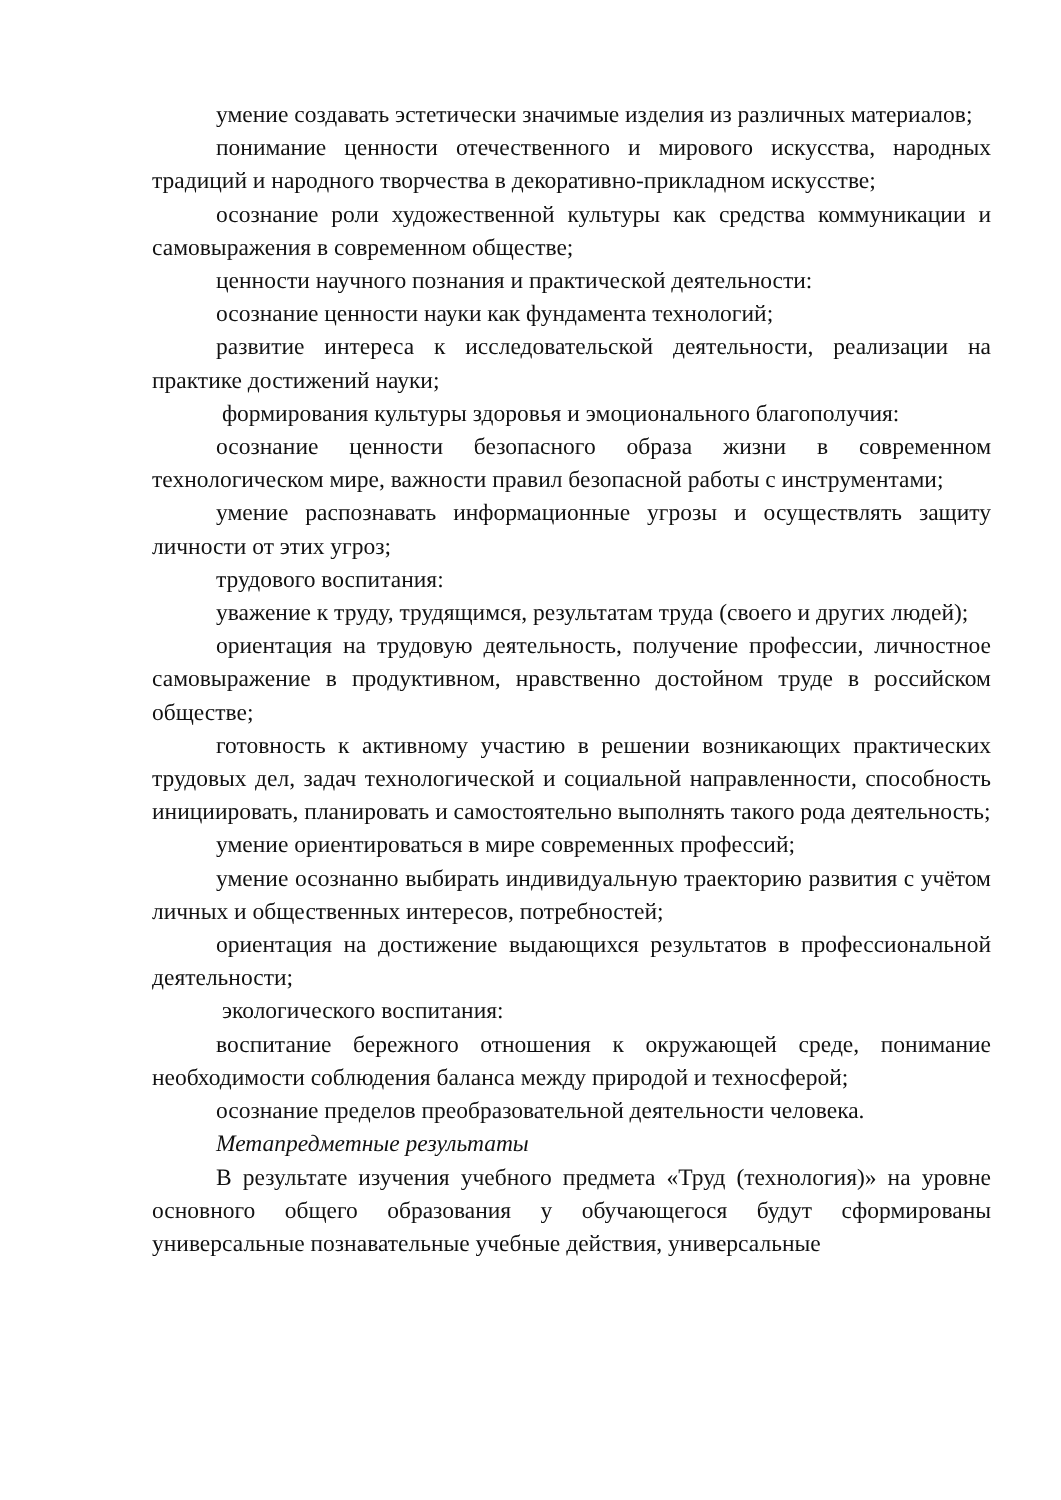умение создавать эстетически значимые изделия из различных материалов;
понимание ценности отечественного и мирового искусства, народных традиций и народного творчества в декоративно-прикладном искусстве;
осознание роли художественной культуры как средства коммуникации и самовыражения в современном обществе;
ценности научного познания и практической деятельности:
осознание ценности науки как фундамента технологий;
развитие интереса к исследовательской деятельности, реализации на практике достижений науки;
формирования культуры здоровья и эмоционального благополучия:
осознание ценности безопасного образа жизни в современном технологическом мире, важности правил безопасной работы с инструментами;
умение распознавать информационные угрозы и осуществлять защиту личности от этих угроз;
трудового воспитания:
уважение к труду, трудящимся, результатам труда (своего и других людей);
ориентация на трудовую деятельность, получение профессии, личностное самовыражение в продуктивном, нравственно достойном труде в российском обществе;
готовность к активному участию в решении возникающих практических трудовых дел, задач технологической и социальной направленности, способность инициировать, планировать и самостоятельно выполнять такого рода деятельность;
умение ориентироваться в мире современных профессий;
умение осознанно выбирать индивидуальную траекторию развития с учётом личных и общественных интересов, потребностей;
ориентация на достижение выдающихся результатов в профессиональной деятельности;
экологического воспитания:
воспитание бережного отношения к окружающей среде, понимание необходимости соблюдения баланса между природой и техносферой;
осознание пределов преобразовательной деятельности человека.
Метапредметные результаты
В результате изучения учебного предмета «Труд (технология)» на уровне основного общего образования у обучающегося будут сформированы универсальные познавательные учебные действия, универсальные